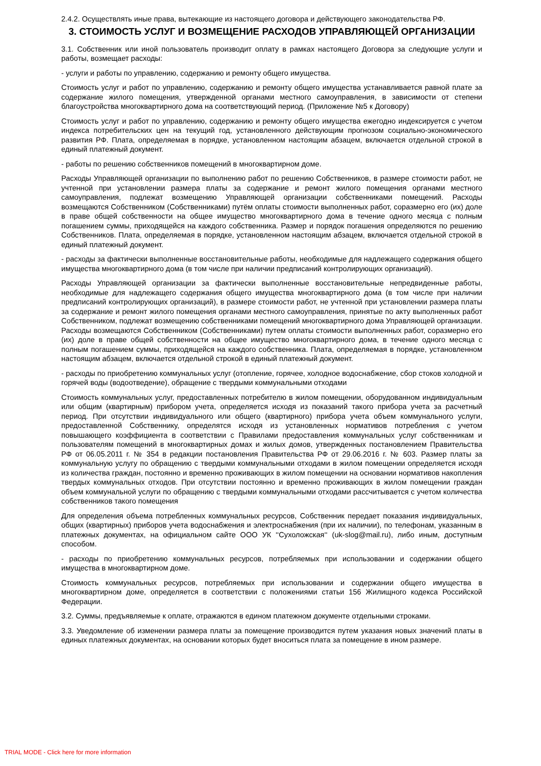2.4.2. Осуществлять иные права, вытекающие из настоящего договора и действующего законодательства РФ.
3. СТОИМОСТЬ УСЛУГ И ВОЗМЕЩЕНИЕ РАСХОДОВ УПРАВЛЯЮЩЕЙ ОРГАНИЗАЦИИ
3.1. Собственник или иной пользователь производит оплату в рамках настоящего Договора за следующие услуги и работы, возмещает расходы:
- услуги и работы по управлению, содержанию и ремонту общего имущества.
Стоимость услуг и работ по управлению, содержанию и ремонту общего имущества устанавливается равной плате за содержание жилого помещения, утвержденной органами местного самоуправления, в зависимости от степени благоустройства многоквартирного дома на соответствующий период. (Приложение №5 к Договору)
Стоимость услуг и работ по управлению, содержанию и ремонту общего имущества ежегодно индексируется с учетом индекса потребительских цен на текущий год, установленного действующим прогнозом социально-экономического развития РФ. Плата, определяемая в порядке, установленном настоящим абзацем, включается отдельной строкой в единый платежный документ.
- работы по решению собственников помещений в многоквартирном доме.
Расходы Управляющей организации по выполнению работ по решению Собственников, в размере стоимости работ, не учтенной при установлении размера платы за содержание и ремонт жилого помещения органами местного самоуправления, подлежат возмещению Управляющей организации собственниками помещений. Расходы возмещаются Собственником (Собственниками) путём оплаты стоимости выполненных работ, соразмерно его (их) доле в праве общей собственности на общее имущество многоквартирного дома в течение одного месяца с полным погашением суммы, приходящейся на каждого собственника. Размер и порядок погашения определяются по решению Собственников. Плата, определяемая в порядке, установленном настоящим абзацем, включается отдельной строкой в единый платежный документ.
- расходы за фактически выполненные восстановительные работы, необходимые для надлежащего содержания общего имущества многоквартирного дома (в том числе при наличии предписаний контролирующих организаций).
Расходы Управляющей организации за фактически выполненные восстановительные непредвиденные работы, необходимые для надлежащего содержания общего имущества многоквартирного дома (в том числе при наличии предписаний контролирующих организаций), в размере стоимости работ, не учтенной при установлении размера платы за содержание и ремонт жилого помещения органами местного самоуправления, принятые по акту выполненных работ Собственником, подлежат возмещению собственниками помещений многоквартирного дома Управляющей организации. Расходы возмещаются Собственником (Собственниками) путем оплаты стоимости выполненных работ, соразмерно его (их) доле в праве общей собственности на общее имущество многоквартирного дома, в течение одного месяца с полным погашением суммы, приходящейся на каждого собственника. Плата, определяемая в порядке, установленном настоящим абзацем, включается отдельной строкой в единый платежный документ.
- расходы по приобретению коммунальных услуг (отопление, горячее, холодное водоснабжение, сбор стоков холодной и горячей воды (водоотведение), обращение с твердыми коммунальными отходами
Стоимость коммунальных услуг, предоставленных потребителю в жилом помещении, оборудованном индивидуальным или общим (квартирным) прибором учета, определяется исходя из показаний такого прибора учета за расчетный период. При отсутствии индивидуального или общего (квартирного) прибора учета объем коммунального услуги, предоставленной Собственнику, определятся исходя из установленных нормативов потребления с учетом повышающего коэффициента в соответствии с Правилами предоставления коммунальных услуг собственникам и пользователям помещений в многоквартирных домах и жилых домов, утвержденных постановлением Правительства РФ от 06.05.2011 г. № 354 в редакции постановления Правительства РФ от 29.06.2016 г. № 603. Размер платы за коммунальную услугу по обращению с твердыми коммунальными отходами в жилом помещении определяется исходя из количества граждан, постоянно и временно проживающих в жилом помещении на основании нормативов накопления твердых коммунальных отходов. При отсутствии постоянно и временно проживающих в жилом помещении граждан объем коммунальной услуги по обращению с твердыми коммунальными отходами рассчитывается с учетом количества собственников такого помещения
Для определения объема потребленных коммунальных ресурсов, Собственник передает показания индивидуальных, общих (квартирных) приборов учета водоснабжения и электроснабжения (при их наличии), по телефонам, указанным в платежных документах, на официальном сайте ООО УК ‘‘Сухоложская‘‘ (uk-slog@mail.ru), либо иным, доступным способом.
- расходы по приобретению коммунальных ресурсов, потребляемых при использовании и содержании общего имущества в многоквартирном доме.
Стоимость коммунальных ресурсов, потребляемых при использовании и содержании общего имущества в многоквартирном доме, определяется в соответствии с положениями статьи 156 Жилищного кодекса Российской Федерации.
3.2. Суммы, предъявляемые к оплате, отражаются в едином платежном документе отдельными строками.
3.3. Уведомление об изменении размера платы за помещение производится путем указания новых значений платы в единых платежных документах, на основании которых будет вноситься плата за помещение в ином размере.
TRIAL MODE - Click here for more information